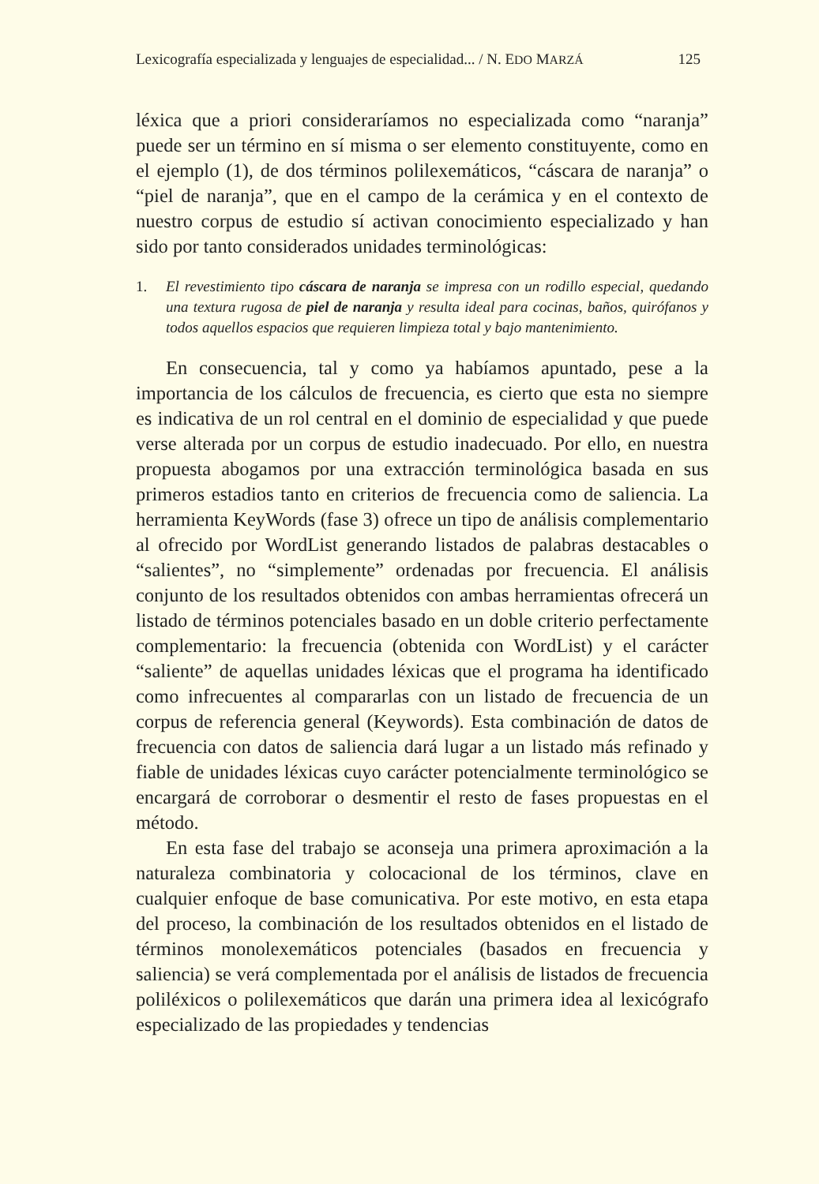Lexicografía especializada y lenguajes de especialidad... / N. EDO MARZÁ 125
léxica que a priori consideraríamos no especializada como “naranja” puede ser un término en sí misma o ser elemento constituyente, como en el ejemplo (1), de dos términos polilexemáticos, “cáscara de naranja” o “piel de naranja”, que en el campo de la cerámica y en el contexto de nuestro corpus de estudio sí activan conocimiento especializado y han sido por tanto considerados unidades terminológicas:
1. El revestimiento tipo cáscara de naranja se impresa con un rodillo especial, quedando una textura rugosa de piel de naranja y resulta ideal para cocinas, baños, quirófanos y todos aquellos espacios que requieren limpieza total y bajo mantenimiento.
En consecuencia, tal y como ya habíamos apuntado, pese a la importancia de los cálculos de frecuencia, es cierto que esta no siempre es indicativa de un rol central en el dominio de especialidad y que puede verse alterada por un corpus de estudio inadecuado. Por ello, en nuestra propuesta abogamos por una extracción terminológica basada en sus primeros estadios tanto en criterios de frecuencia como de saliencia. La herramienta KeyWords (fase 3) ofrece un tipo de análisis complementario al ofrecido por WordList generando listados de palabras destacables o “salientes”, no “simplemente” ordenadas por frecuencia. El análisis conjunto de los resultados obtenidos con ambas herramientas ofrecerá un listado de términos potenciales basado en un doble criterio perfectamente complementario: la frecuencia (obtenida con WordList) y el carácter “saliente” de aquellas unidades léxicas que el programa ha identificado como infrecuentes al compararlas con un listado de frecuencia de un corpus de referencia general (Keywords). Esta combinación de datos de frecuencia con datos de saliencia dará lugar a un listado más refinado y fiable de unidades léxicas cuyo carácter potencialmente terminológico se encargará de corroborar o desmentir el resto de fases propuestas en el método.
En esta fase del trabajo se aconseja una primera aproximación a la naturaleza combinatoria y colocacional de los términos, clave en cualquier enfoque de base comunicativa. Por este motivo, en esta etapa del proceso, la combinación de los resultados obtenidos en el listado de términos monolexemáticos potenciales (basados en frecuencia y saliencia) se verá complementada por el análisis de listados de frecuencia poliléxicos o polilexemáticos que darán una primera idea al lexicógrafo especializado de las propiedades y tendencias